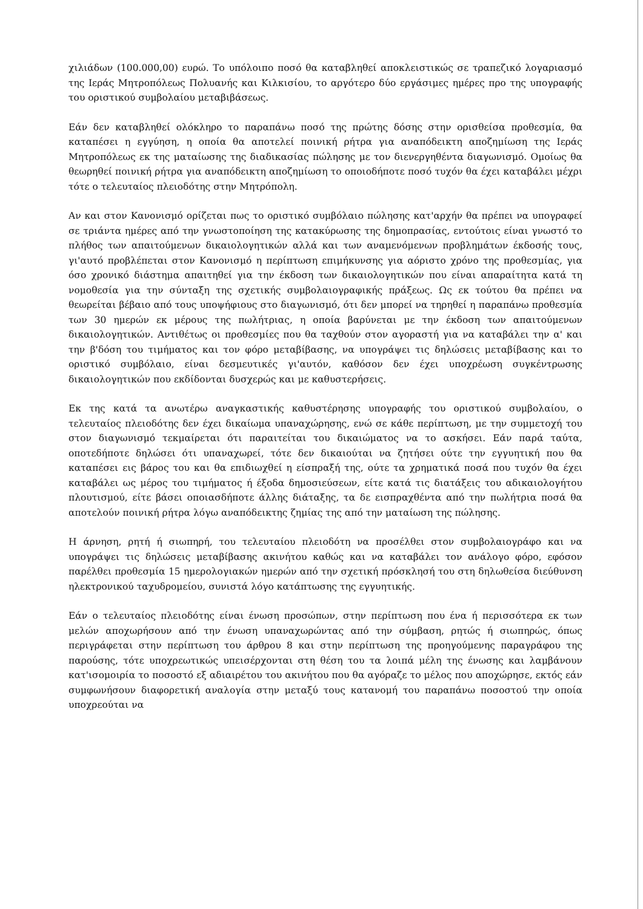χιλιάδων (100.000,00) ευρώ. Το υπόλοιπο ποσό θα καταβληθεί αποκλειστικώς σε τραπεζικό λογαριασμό της Ιεράς Μητροπόλεως Πολυανής και Κιλκισίου, το αργότερο δύο εργάσιμες ημέρες προ της υπογραφής του οριστικού συμβολαίου μεταβιβάσεως.
Εάν δεν καταβληθεί ολόκληρο το παραπάνω ποσό της πρώτης δόσης στην ορισθείσα προθεσμία, θα καταπέσει η εγγύηση, η οποία θα αποτελεί ποινική ρήτρα για αναπόδεικτη αποζημίωση της Ιεράς Μητροπόλεως εκ της ματαίωσης της διαδικασίας πώλησης με τον διενεργηθέντα διαγωνισμό. Ομοίως θα θεωρηθεί ποινική ρήτρα για αναπόδεικτη αποζημίωση το οποιοδήποτε ποσό τυχόν θα έχει καταβάλει μέχρι τότε ο τελευταίος πλειοδότης στην Μητρόπολη.
Αν και στον Κανονισμό ορίζεται πως το οριστικό συμβόλαιο πώλησης κατ'αρχήν θα πρέπει να υπογραφεί σε τριάντα ημέρες από την γνωστοποίηση της κατακύρωσης της δημοπρασίας, εντούτοις είναι γνωστό το πλήθος των απαιτούμενων δικαιολογητικών αλλά και των αναμενόμενων προβλημάτων έκδοσής τους, γι'αυτό προβλέπεται στον Κανονισμό η περίπτωση επιμήκυνσης για αόριστο χρόνο της προθεσμίας, για όσο χρονικό διάστημα απαιτηθεί για την έκδοση των δικαιολογητικών που είναι απαραίτητα κατά τη νομοθεσία για την σύνταξη της σχετικής συμβολαιογραφικής πράξεως. Ως εκ τούτου θα πρέπει να θεωρείται βέβαιο από τους υποψήφιους στο διαγωνισμό, ότι δεν μπορεί να τηρηθεί η παραπάνω προθεσμία των 30 ημερών εκ μέρους της πωλήτριας, η οποία βαρύνεται με την έκδοση των απαιτούμενων δικαιολογητικών. Αντιθέτως οι προθεσμίες που θα ταχθούν στον αγοραστή για να καταβάλει την α' και την β'δόση του τιμήματος και τον φόρο μεταβίβασης, να υπογράψει τις δηλώσεις μεταβίβασης και το οριστικό συμβόλαιο, είναι δεσμευτικές γι'αυτόν, καθόσον δεν έχει υποχρέωση συγκέντρωσης δικαιολογητικών που εκδίδονται δυσχερώς και με καθυστερήσεις.
Εκ της κατά τα ανωτέρω αναγκαστικής καθυστέρησης υπογραφής του οριστικού συμβολαίου, ο τελευταίος πλειοδότης δεν έχει δικαίωμα υπαναχώρησης, ενώ σε κάθε περίπτωση, με την συμμετοχή του στον διαγωνισμό τεκμαίρεται ότι παραιτείται του δικαιώματος να το ασκήσει. Εάν παρά ταύτα, οποτεδήποτε δηλώσει ότι υπαναχωρεί, τότε δεν δικαιούται να ζητήσει ούτε την εγγυητική που θα καταπέσει εις βάρος του και θα επιδιωχθεί η είσπραξή της, ούτε τα χρηματικά ποσά που τυχόν θα έχει καταβάλει ως μέρος του τιμήματος ή έξοδα δημοσιεύσεων, είτε κατά τις διατάξεις του αδικαιολογήτου πλουτισμού, είτε βάσει οποιασδήποτε άλλης διάταξης, τα δε εισπραχθέντα από την πωλήτρια ποσά θα αποτελούν ποινική ρήτρα λόγω αναπόδεικτης ζημίας της από την ματαίωση της πώλησης.
Η άρνηση, ρητή ή σιωπηρή, του τελευταίου πλειοδότη να προσέλθει στον συμβολαιογράφο και να υπογράψει τις δηλώσεις μεταβίβασης ακινήτου καθώς και να καταβάλει τον ανάλογο φόρο, εφόσον παρέλθει προθεσμία 15 ημερολογιακών ημερών από την σχετική πρόσκλησή του στη δηλωθείσα διεύθυνση ηλεκτρονικού ταχυδρομείου, συνιστά λόγο κατάπτωσης της εγγυητικής.
Εάν ο τελευταίος πλειοδότης είναι ένωση προσώπων, στην περίπτωση που ένα ή περισσότερα εκ των μελών αποχωρήσουν από την ένωση υπαναχωρώντας από την σύμβαση, ρητώς ή σιωπηρώς, όπως περιγράφεται στην περίπτωση του άρθρου 8 και στην περίπτωση της προηγούμενης παραγράφου της παρούσης, τότε υποχρεωτικώς υπεισέρχονται στη θέση του τα λοιπά μέλη της ένωσης και λαμβάνουν κατ'ισομοιρία το ποσοστό εξ αδιαιρέτου του ακινήτου που θα αγόραζε το μέλος που αποχώρησε, εκτός εάν συμφωνήσουν διαφορετική αναλογία στην μεταξύ τους κατανομή του παραπάνω ποσοστού την οποία υποχρεούται να